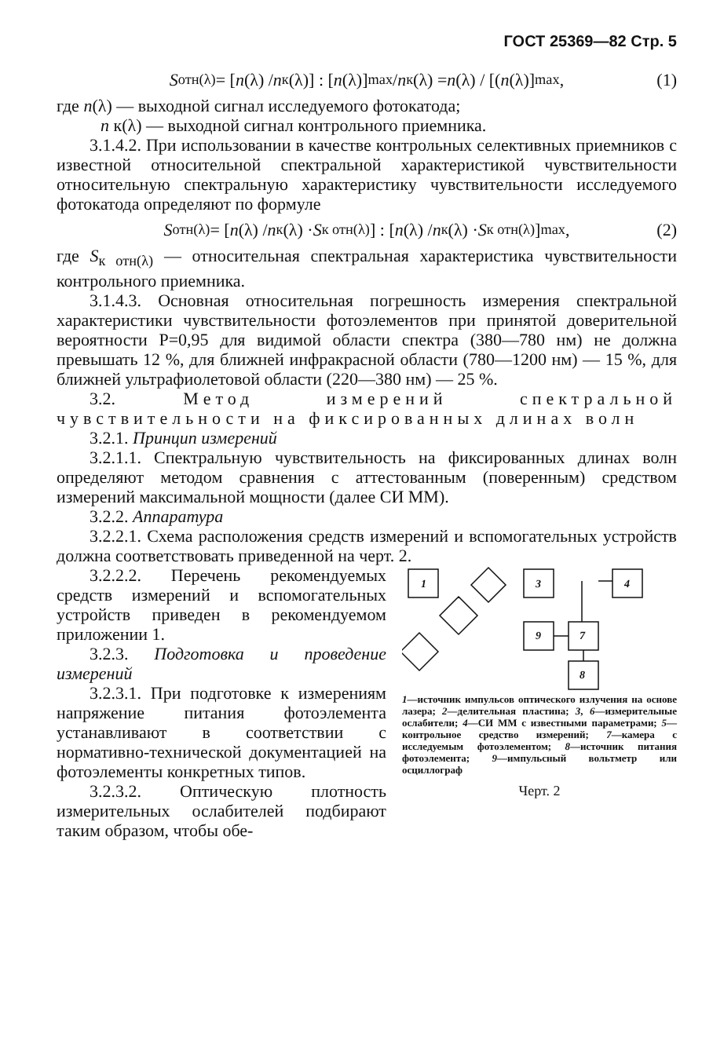ГОСТ 25369—82 Стр. 5
S<sub>отн(λ)</sub> = [n (λ) / n<sub>к</sub>(λ)] : [n (λ)]<sub>max</sub> / n<sub>к</sub>(λ) = n (λ) / [(n (λ)]<sub>max</sub> , (1)
где n(λ) — выходной сигнал исследуемого фотокатода;
n к(λ) — выходной сигнал контрольного приемника.
3.1.4.2. При использовании в качестве контрольных селективных приемников с известной относительной спектральной характеристикой чувствительности относительную спектральную характеристику чувствительности исследуемого фотокатода определяют по формуле
S<sub>отн(λ)</sub> = [n (λ) / n<sub>к</sub>(λ) · S<sub>к отн(λ)</sub>] : [n (λ) / n<sub>к</sub>(λ) · S<sub>к отн(λ)</sub>]<sub>max</sub>, (2)
где S<sub>к отн(λ)</sub> — относительная спектральная характеристика чувствительности контрольного приемника.
3.1.4.3. Основная относительная погрешность измерения спектральной характеристики чувствительности фотоэлементов при принятой доверительной вероятности P=0,95 для видимой области спектра (380—780 нм) не должна превышать 12 %, для ближней инфракрасной области (780—1200 нм) — 15 %, для ближней ультрафиолетовой области (220—380 нм) — 25 %.
3.2. Метод измерений спектральной чувствительности на фиксированных длинах волн
3.2.1. Принцип измерений
3.2.1.1. Спектральную чувствительность на фиксированных длинах волн определяют методом сравнения с аттестованным (поверенным) средством измерений максимальной мощности (далее СИ ММ).
3.2.2. Аппаратура
3.2.2.1. Схема расположения средств измерений и вспомогательных устройств должна соответствовать приведенной на черт. 2.
3.2.2.2. Перечень рекомендуемых средств измерений и вспомогательных устройств приведен в рекомендуемом приложении 1.
3.2.3. Подготовка и проведение измерений
3.2.3.1. При подготовке к измерениям напряжение питания фотоэлемента устанавливают в соответствии с нормативно-технической документацией на фотоэлементы конкретных типов.
3.2.3.2. Оптическую плотность измерительных ослабителей подбирают таким образом, чтобы обе-
1
3
4
9
7
8
1—источник импульсов оптического излучения на основе лазера; 2—делительная пластина; 3, 6—измерительные ослабители; 4—СИ ММ с известными параметрами; 5—контрольное средство измерений; 7—камера с исследуемым фотоэлементом; 8—источник питания фотоэлемента; 9—импульсный вольтметр или осциллограф
Черт. 2